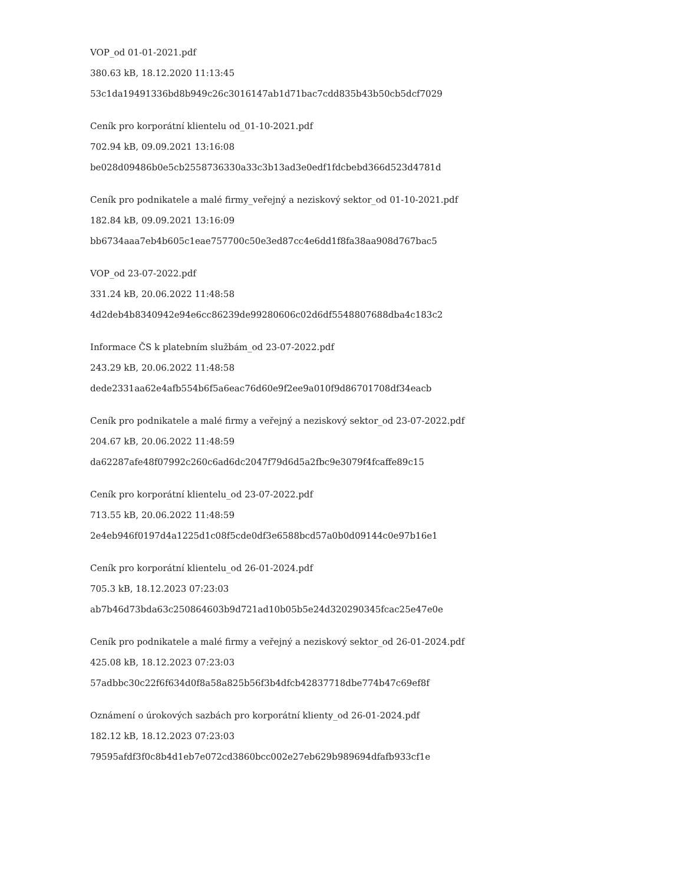VOP_od 01-01-2021.pdf
380.63 kB, 18.12.2020 11:13:45
53c1da19491336bd8b949c26c3016147ab1d71bac7cdd835b43b50cb5dcf7029
Ceník pro korporátní klientelu od_01-10-2021.pdf
702.94 kB, 09.09.2021 13:16:08
be028d09486b0e5cb2558736330a33c3b13ad3e0edf1fdcbebd366d523d4781d
Ceník pro podnikatele a malé firmy_veřejný a neziskový sektor_od 01-10-2021.pdf
182.84 kB, 09.09.2021 13:16:09
bb6734aaa7eb4b605c1eae757700c50e3ed87cc4e6dd1f8fa38aa908d767bac5
VOP_od 23-07-2022.pdf
331.24 kB, 20.06.2022 11:48:58
4d2deb4b8340942e94e6cc86239de99280606c02d6df5548807688dba4c183c2
Informace ČS k platebním službám_od 23-07-2022.pdf
243.29 kB, 20.06.2022 11:48:58
dede2331aa62e4afb554b6f5a6eac76d60e9f2ee9a010f9d86701708df34eacb
Ceník pro podnikatele a malé firmy a veřejný a neziskový sektor_od 23-07-2022.pdf
204.67 kB, 20.06.2022 11:48:59
da62287afe48f07992c260c6ad6dc2047f79d6d5a2fbc9e3079f4fcaffe89c15
Ceník pro korporátní klientelu_od 23-07-2022.pdf
713.55 kB, 20.06.2022 11:48:59
2e4eb946f0197d4a1225d1c08f5cde0df3e6588bcd57a0b0d09144c0e97b16e1
Ceník pro korporátní klientelu_od 26-01-2024.pdf
705.3 kB, 18.12.2023 07:23:03
ab7b46d73bda63c250864603b9d721ad10b05b5e24d320290345fcac25e47e0e
Ceník pro podnikatele a malé firmy a veřejný a neziskový sektor_od 26-01-2024.pdf
425.08 kB, 18.12.2023 07:23:03
57adbbc30c22f6f634d0f8a58a825b56f3b4dfcb42837718dbe774b47c69ef8f
Oznámení o úrokových sazbách pro korporátní klienty_od 26-01-2024.pdf
182.12 kB, 18.12.2023 07:23:03
79595afdf3f0c8b4d1eb7e072cd3860bcc002e27eb629b989694dfafb933cf1e